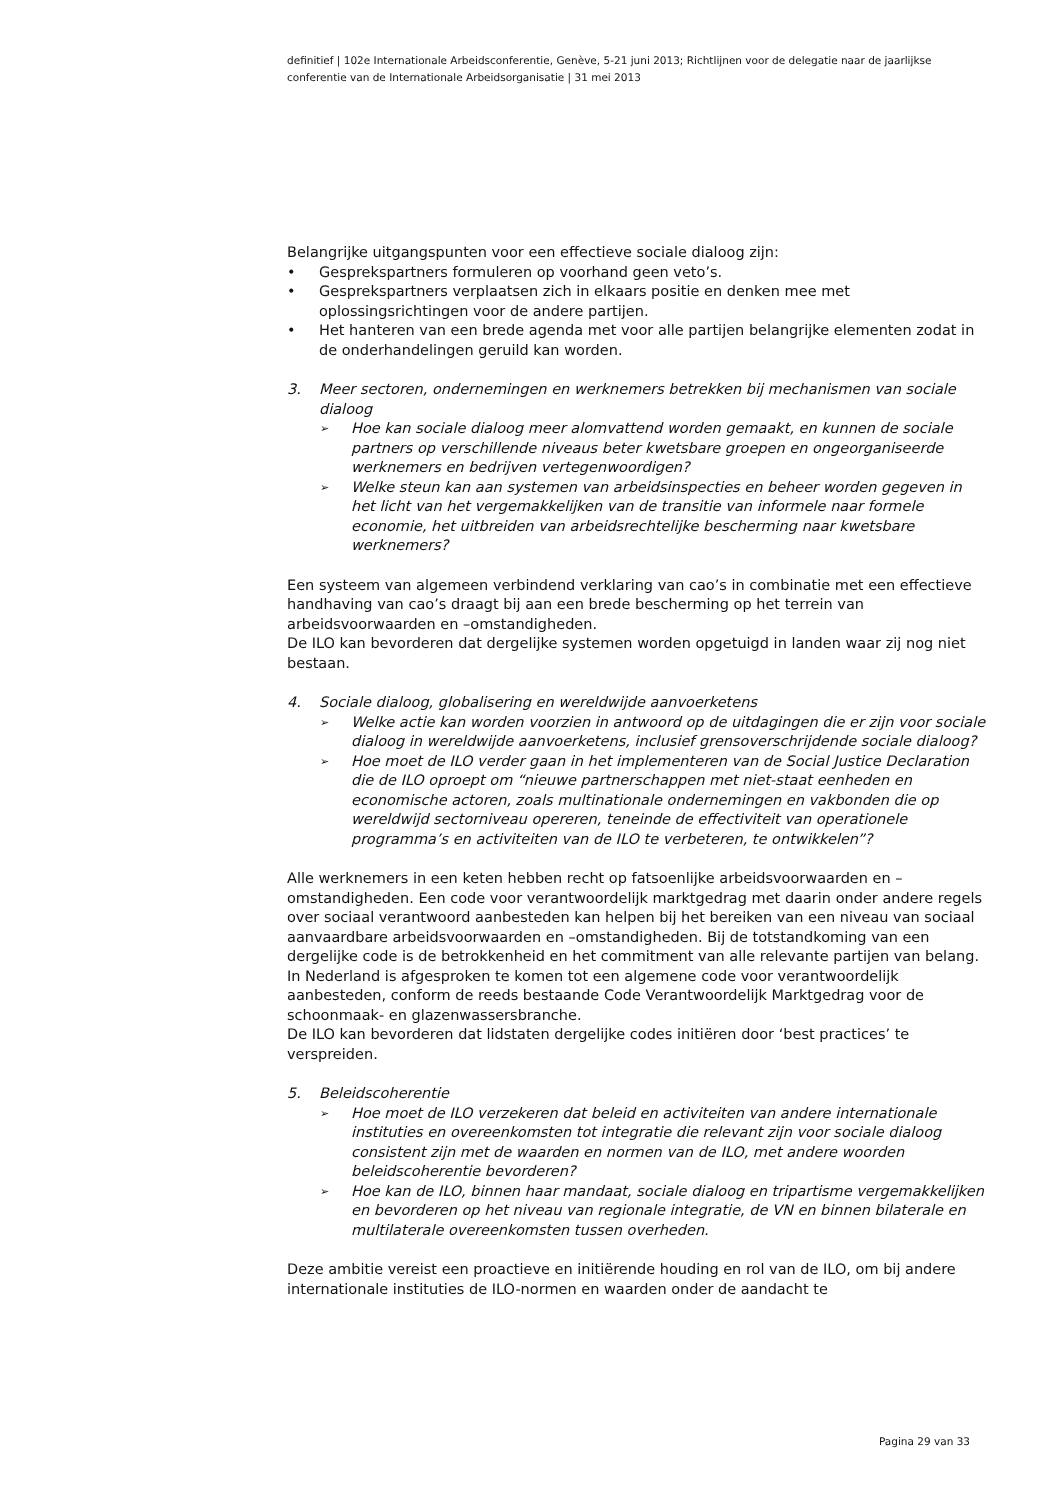definitief | 102e Internationale Arbeidsconferentie, Genève, 5-21 juni 2013; Richtlijnen voor de delegatie naar de jaarlijkse conferentie van de Internationale Arbeidsorganisatie | 31 mei 2013
Belangrijke uitgangspunten voor een effectieve sociale dialoog zijn:
• Gesprekspartners formuleren op voorhand geen veto’s.
• Gesprekspartners verplaatsen zich in elkaars positie en denken mee met oplossingsrichtingen voor de andere partijen.
• Het hanteren van een brede agenda met voor alle partijen belangrijke elementen zodat in de onderhandelingen geruild kan worden.
3. Meer sectoren, ondernemingen en werknemers betrekken bij mechanismen van sociale dialoog
➢ Hoe kan sociale dialoog meer alomvattend worden gemaakt, en kunnen de sociale partners op verschillende niveaus beter kwetsbare groepen en ongeorganiseerde werknemers en bedrijven vertegenwoordigen?
➢ Welke steun kan aan systemen van arbeidsinspecties en beheer worden gegeven in het licht van het vergemakkelijken van de transitie van informele naar formele economie, het uitbreiden van arbeidsrechtelijke bescherming naar kwetsbare werknemers?
Een systeem van algemeen verbindend verklaring van cao’s in combinatie met een effectieve handhaving van cao’s draagt bij aan een brede bescherming op het terrein van arbeidsvoorwaarden en –omstandigheden.
De ILO kan bevorderen dat dergelijke systemen worden opgetuigd in landen waar zij nog niet bestaan.
4. Sociale dialoog, globalisering en wereldwijde aanvoerketens
➢ Welke actie kan worden voorzien in antwoord op de uitdagingen die er zijn voor sociale dialoog in wereldwijde aanvoerketens, inclusief grensoverschrijdende sociale dialoog?
➢ Hoe moet de ILO verder gaan in het implementeren van de Social Justice Declaration die de ILO oproept om “nieuwe partnerschappen met niet-staat eenheden en economische actoren, zoals multinationale ondernemingen en vakbonden die op wereldwijd sectorniveau opereren, teneinde de effectiviteit van operationele programma’s en activiteiten van de ILO te verbeteren, te ontwikkelen”?
Alle werknemers in een keten hebben recht op fatsoenlijke arbeidsvoorwaarden en –omstandigheden. Een code voor verantwoordelijk marktgedrag met daarin onder andere regels over sociaal verantwoord aanbesteden kan helpen bij het bereiken van een niveau van sociaal aanvaardbare arbeidsvoorwaarden en –omstandigheden. Bij de totstandkoming van een dergelijke code is de betrokkenheid en het commitment van alle relevante partijen van belang. In Nederland is afgesproken te komen tot een algemene code voor verantwoordelijk aanbesteden, conform de reeds bestaande Code Verantwoordelijk Marktgedrag voor de schoonmaak- en glazenwassersbranche.
De ILO kan bevorderen dat lidstaten dergelijke codes initiëren door ‘best practices’ te verspreiden.
5. Beleidscoherentie
➢ Hoe moet de ILO verzekeren dat beleid en activiteiten van andere internationale instituties en overeenkomsten tot integratie die relevant zijn voor sociale dialoog consistent zijn met de waarden en normen van de ILO, met andere woorden beleidscoherentie bevorderen?
➢ Hoe kan de ILO, binnen haar mandaat, sociale dialoog en tripartisme vergemakkelijken en bevorderen op het niveau van regionale integratie, de VN en binnen bilaterale en multilaterale overeenkomsten tussen overheden.
Deze ambitie vereist een proactieve en initiërende houding en rol van de ILO, om bij andere internationale instituties de ILO-normen en waarden onder de aandacht te
Pagina 29 van 33